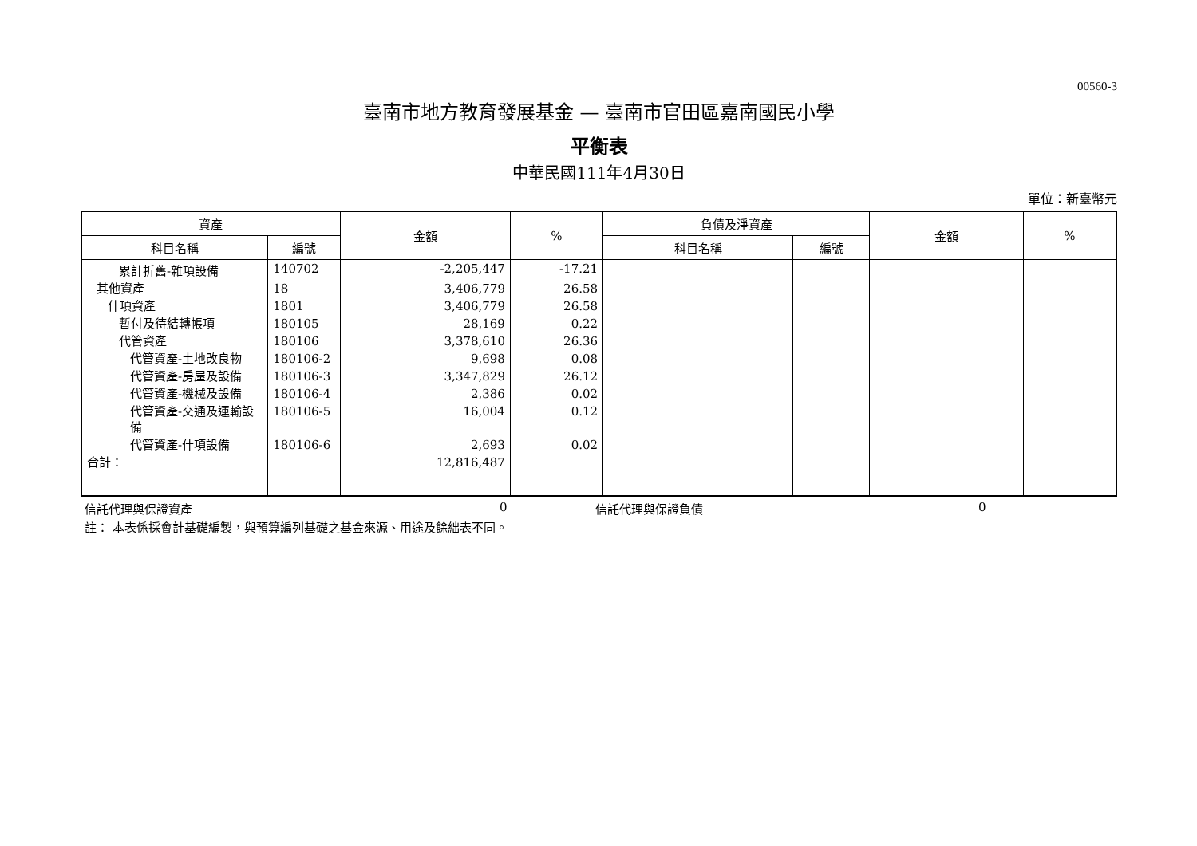00560-3
臺南市地方教育發展基金 — 臺南市官田區嘉南國民小學
平衡表
中華民國111年4月30日
單位：新臺幣元
| 資產 | | 金額 | % | 負債及淨資產 | | 金額 | % |
| --- | --- | --- | --- | --- | --- | --- | --- |
| 科目名稱 | 編號 | | | 科目名稱 | 編號 | | |
| 累計折舊-雜項設備 | 140702 | -2,205,447 | -17.21 | | | | |
| 其他資產 | 18 | 3,406,779 | 26.58 | | | | |
| 什項資產 | 1801 | 3,406,779 | 26.58 | | | | |
| 暫付及待結轉帳項 | 180105 | 28,169 | 0.22 | | | | |
| 代管資產 | 180106 | 3,378,610 | 26.36 | | | | |
| 代管資產-土地改良物 | 180106-2 | 9,698 | 0.08 | | | | |
| 代管資產-房屋及設備 | 180106-3 | 3,347,829 | 26.12 | | | | |
| 代管資產-機械及設備 | 180106-4 | 2,386 | 0.02 | | | | |
| 代管資產-交通及運輸設備 | 180106-5 | 16,004 | 0.12 | | | | |
| 代管資產-什項設備 | 180106-6 | 2,693 | 0.02 | | | | |
| 合計： | | 12,816,487 | | | | | |
信託代理與保證資產 0 信託代理與保證負債 0
註： 本表係採會計基礎編製，與預算編列基礎之基金來源、用途及餘絀表不同。